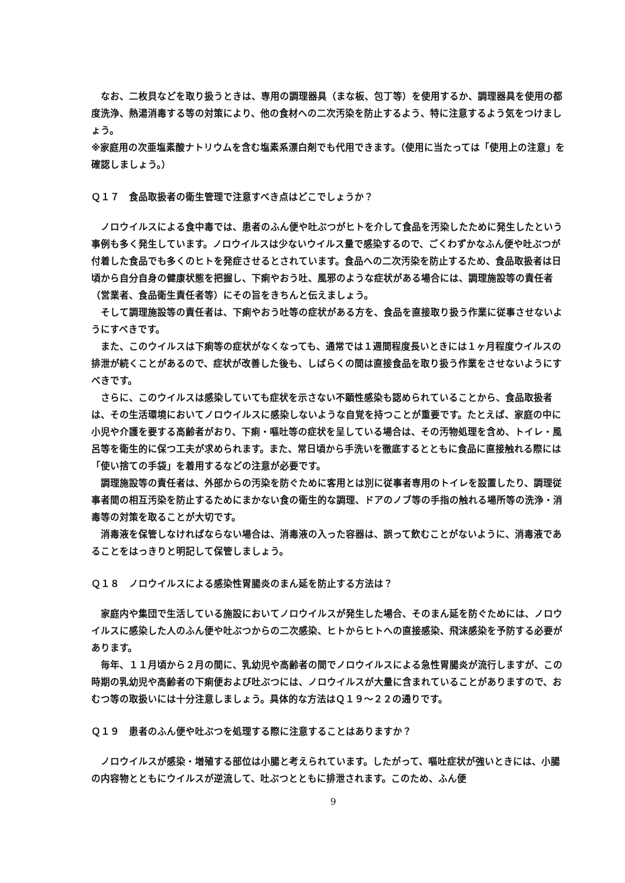なお、二枚貝などを取り扱うときは、専用の調理器具（まな板、包丁等）を使用するか、調理器具を使用の都度洗浄、熱湯消毒する等の対策により、他の食材への二次汚染を防止するよう、特に注意するよう気をつけましょう。
※家庭用の次亜塩素酸ナトリウムを含む塩素系漂白剤でも代用できます。（使用に当たっては「使用上の注意」を確認しましょう。）
Ｑ１７　食品取扱者の衛生管理で注意すべき点はどこでしょうか？
ノロウイルスによる食中毒では、患者のふん便や吐ぶつがヒトを介して食品を汚染したために発生したという事例も多く発生しています。ノロウイルスは少ないウイルス量で感染するので、ごくわずかなふん便や吐ぶつが付着した食品でも多くのヒトを発症させるとされています。食品への二次汚染を防止するため、食品取扱者は日頃から自分自身の健康状態を把握し、下痢やおう吐、風邪のような症状がある場合には、調理施設等の責任者（営業者、食品衛生責任者等）にその旨をきちんと伝えましょう。
そして調理施設等の責任者は、下痢やおう吐等の症状がある方を、食品を直接取り扱う作業に従事させないようにすべきです。
また、このウイルスは下痢等の症状がなくなっても、通常では１週間程度長いときには１ヶ月程度ウイルスの排泄が続くことがあるので、症状が改善した後も、しばらくの間は直接食品を取り扱う作業をさせないようにすべきです。
さらに、このウイルスは感染していても症状を示さない不顕性感染も認められていることから、食品取扱者は、その生活環境においてノロウイルスに感染しないような自覚を持つことが重要です。たとえば、家庭の中に小児や介護を要する高齢者がおり、下痢・嘔吐等の症状を呈している場合は、その汚物処理を含め、トイレ・風呂等を衛生的に保つ工夫が求められます。また、常日頃から手洗いを徹底するとともに食品に直接触れる際には「使い捨ての手袋」を着用するなどの注意が必要です。
調理施設等の責任者は、外部からの汚染を防ぐために客用とは別に従事者専用のトイレを設置したり、調理従事者間の相互汚染を防止するためにまかない食の衛生的な調理、ドアのノブ等の手指の触れる場所等の洗浄・消毒等の対策を取ることが大切です。
消毒液を保管しなければならない場合は、消毒液の入った容器は、誤って飲むことがないように、消毒液であることをはっきりと明記して保管しましょう。
Ｑ１８　ノロウイルスによる感染性胃腸炎のまん延を防止する方法は？
家庭内や集団で生活している施設においてノロウイルスが発生した場合、そのまん延を防ぐためには、ノロウイルスに感染した人のふん便や吐ぶつからの二次感染、ヒトからヒトへの直接感染、飛沫感染を予防する必要があります。
毎年、１１月頃から２月の間に、乳幼児や高齢者の間でノロウイルスによる急性胃腸炎が流行しますが、この時期の乳幼児や高齢者の下痢便および吐ぶつには、ノロウイルスが大量に含まれていることがありますので、おむつ等の取扱いには十分注意しましょう。具体的な方法はＱ１９～２２の通りです。
Ｑ１９　患者のふん便や吐ぶつを処理する際に注意することはありますか？
ノロウイルスが感染・増殖する部位は小腸と考えられています。したがって、嘔吐症状が強いときには、小腸の内容物とともにウイルスが逆流して、吐ぶつとともに排泄されます。このため、ふん便
9